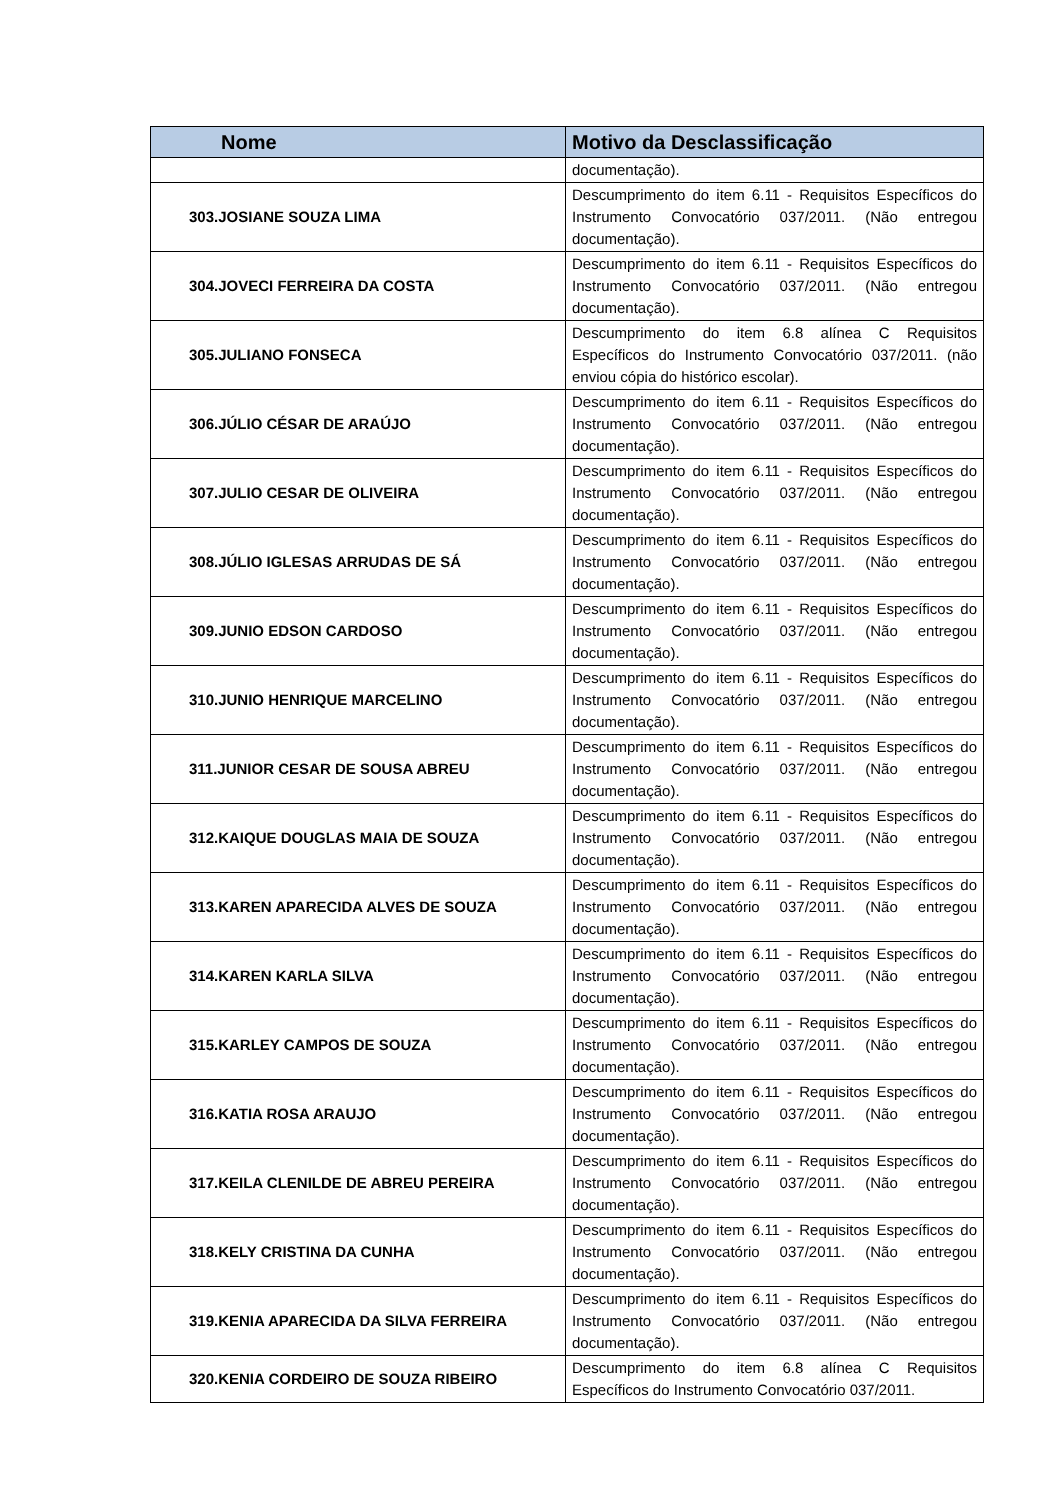| Nome | Motivo da Desclassificação |
| --- | --- |
| | documentação). |
| 303.JOSIANE SOUZA LIMA | Descumprimento do item 6.11 - Requisitos Específicos do Instrumento Convocatório 037/2011. (Não entregou documentação). |
| 304.JOVECI FERREIRA DA COSTA | Descumprimento do item 6.11 - Requisitos Específicos do Instrumento Convocatório 037/2011. (Não entregou documentação). |
| 305.JULIANO FONSECA | Descumprimento do item 6.8 alínea C Requisitos Específicos do Instrumento Convocatório 037/2011. (não enviou cópia do histórico escolar). |
| 306.JÚLIO CÉSAR DE ARAÚJO | Descumprimento do item 6.11 - Requisitos Específicos do Instrumento Convocatório 037/2011. (Não entregou documentação). |
| 307.JULIO CESAR DE OLIVEIRA | Descumprimento do item 6.11 - Requisitos Específicos do Instrumento Convocatório 037/2011. (Não entregou documentação). |
| 308.JÚLIO IGLESAS ARRUDAS DE SÁ | Descumprimento do item 6.11 - Requisitos Específicos do Instrumento Convocatório 037/2011. (Não entregou documentação). |
| 309.JUNIO EDSON CARDOSO | Descumprimento do item 6.11 - Requisitos Específicos do Instrumento Convocatório 037/2011. (Não entregou documentação). |
| 310.JUNIO HENRIQUE MARCELINO | Descumprimento do item 6.11 - Requisitos Específicos do Instrumento Convocatório 037/2011. (Não entregou documentação). |
| 311.JUNIOR CESAR DE SOUSA ABREU | Descumprimento do item 6.11 - Requisitos Específicos do Instrumento Convocatório 037/2011. (Não entregou documentação). |
| 312.KAIQUE DOUGLAS MAIA DE SOUZA | Descumprimento do item 6.11 - Requisitos Específicos do Instrumento Convocatório 037/2011. (Não entregou documentação). |
| 313.KAREN APARECIDA ALVES DE SOUZA | Descumprimento do item 6.11 - Requisitos Específicos do Instrumento Convocatório 037/2011. (Não entregou documentação). |
| 314.KAREN KARLA SILVA | Descumprimento do item 6.11 - Requisitos Específicos do Instrumento Convocatório 037/2011. (Não entregou documentação). |
| 315.KARLEY CAMPOS DE SOUZA | Descumprimento do item 6.11 - Requisitos Específicos do Instrumento Convocatório 037/2011. (Não entregou documentação). |
| 316.KATIA ROSA ARAUJO | Descumprimento do item 6.11 - Requisitos Específicos do Instrumento Convocatório 037/2011. (Não entregou documentação). |
| 317.KEILA CLENILDE DE ABREU PEREIRA | Descumprimento do item 6.11 - Requisitos Específicos do Instrumento Convocatório 037/2011. (Não entregou documentação). |
| 318.KELY CRISTINA DA CUNHA | Descumprimento do item 6.11 - Requisitos Específicos do Instrumento Convocatório 037/2011. (Não entregou documentação). |
| 319.KENIA APARECIDA DA SILVA FERREIRA | Descumprimento do item 6.11 - Requisitos Específicos do Instrumento Convocatório 037/2011. (Não entregou documentação). |
| 320.KENIA CORDEIRO DE SOUZA RIBEIRO | Descumprimento do item 6.8 alínea C Requisitos Específicos do Instrumento Convocatório 037/2011. |